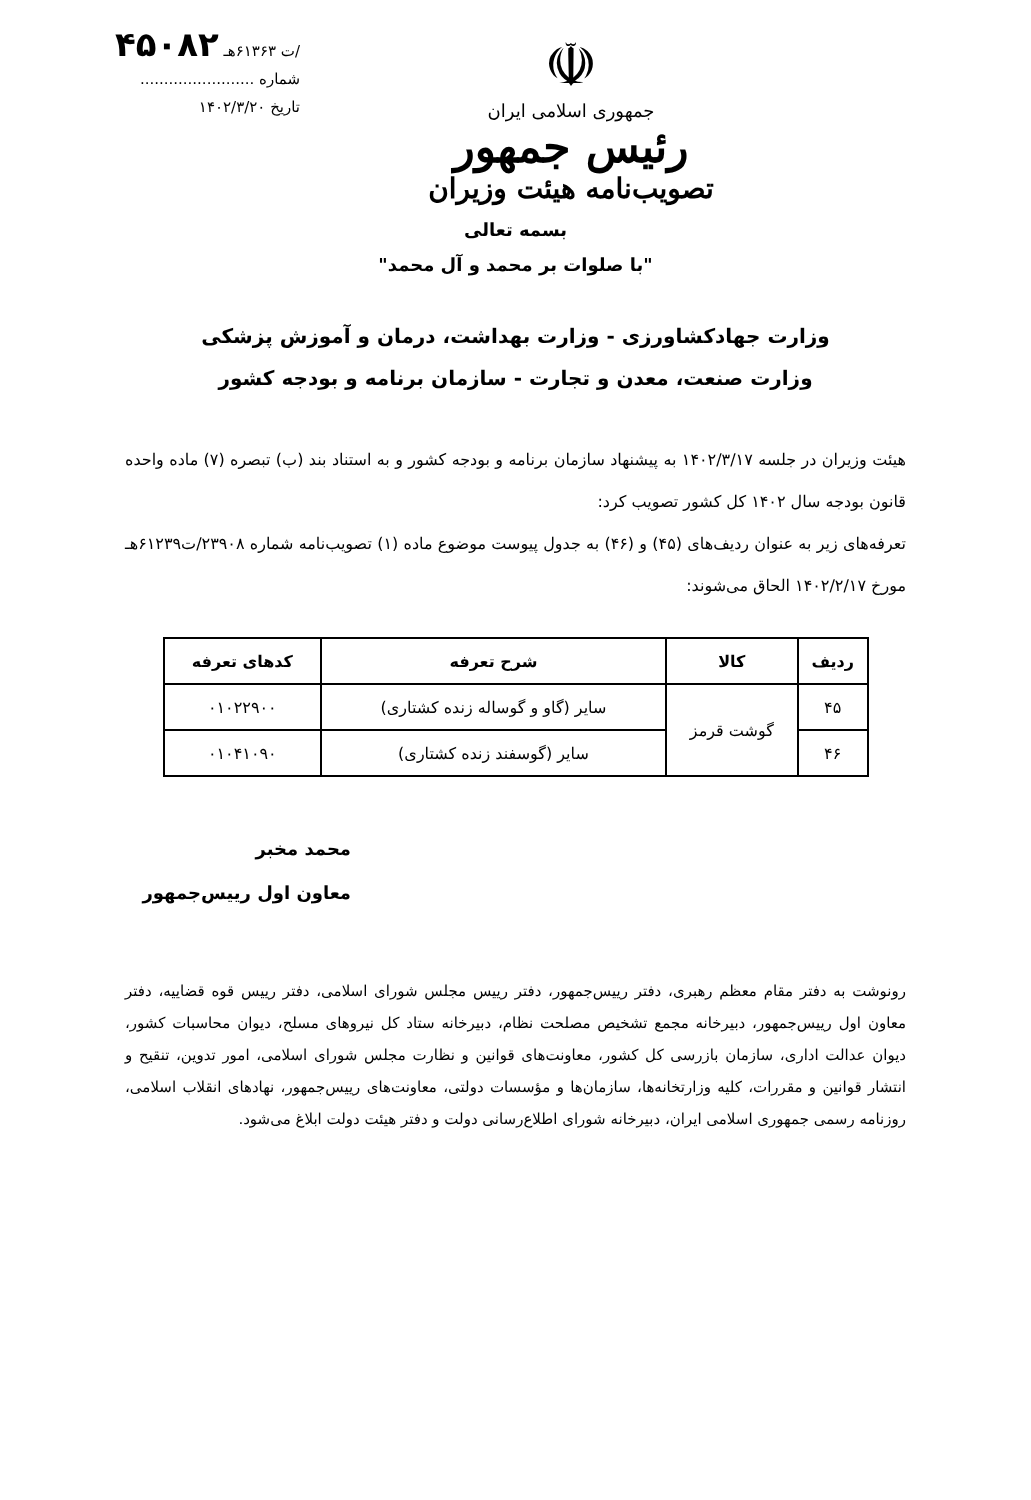☫
جمهوری اسلامی ایران
رئیس جمهور
تصویب‌نامه هیئت وزیران
/ت ۶۱۳۶۳هـ ۴۵۰۸۲
شماره ........................
تاریخ ۱۴۰۲/۳/۲۰
بسمه تعالی
"با صلوات بر محمد و آل محمد"
وزارت جهادکشاورزی - وزارت بهداشت، درمان و آموزش پزشکی
وزارت صنعت، معدن و تجارت - سازمان برنامه و بودجه کشور
هیئت وزیران در جلسه ۱۴۰۲/۳/۱۷ به پیشنهاد سازمان برنامه و بودجه کشور و به استناد بند (ب) تبصره (۷) ماده واحده قانون بودجه سال ۱۴۰۲ کل کشور تصویب کرد:
تعرفه‌های زیر به عنوان ردیف‌های (۴۵) و (۴۶) به جدول پیوست موضوع ماده (۱) تصویب‌نامه شماره ۲۳۹۰۸/ت۶۱۲۳۹هـ مورخ ۱۴۰۲/۲/۱۷ الحاق می‌شوند:
| ردیف | کالا | شرح تعرفه | کدهای تعرفه |
| --- | --- | --- | --- |
| ۴۵ | گوشت قرمز | سایر (گاو و گوساله زنده کشتاری) | ۰۱۰۲۲۹۰۰ |
| ۴۶ | | سایر (گوسفند زنده کشتاری) | ۰۱۰۴۱۰۹۰ |
محمد مخبر
معاون اول رییس‌جمهور
رونوشت به دفتر مقام معظم رهبری، دفتر رییس‌جمهور، دفتر رییس مجلس شورای اسلامی، دفتر رییس قوه قضاییه، دفتر معاون اول رییس‌جمهور، دبیرخانه مجمع تشخیص مصلحت نظام، دبیرخانه ستاد کل نیروهای مسلح، دیوان محاسبات کشور، دیوان عدالت اداری، سازمان بازرسی کل کشور، معاونت‌های قوانین و نظارت مجلس شورای اسلامی، امور تدوین، تنقیح و انتشار قوانین و مقررات، کلیه وزارتخانه‌ها، سازمان‌ها و مؤسسات دولتی، معاونت‌های رییس‌جمهور، نهادهای انقلاب اسلامی، روزنامه رسمی جمهوری اسلامی ایران، دبیرخانه شورای اطلاع‌رسانی دولت و دفتر هیئت دولت ابلاغ می‌شود.